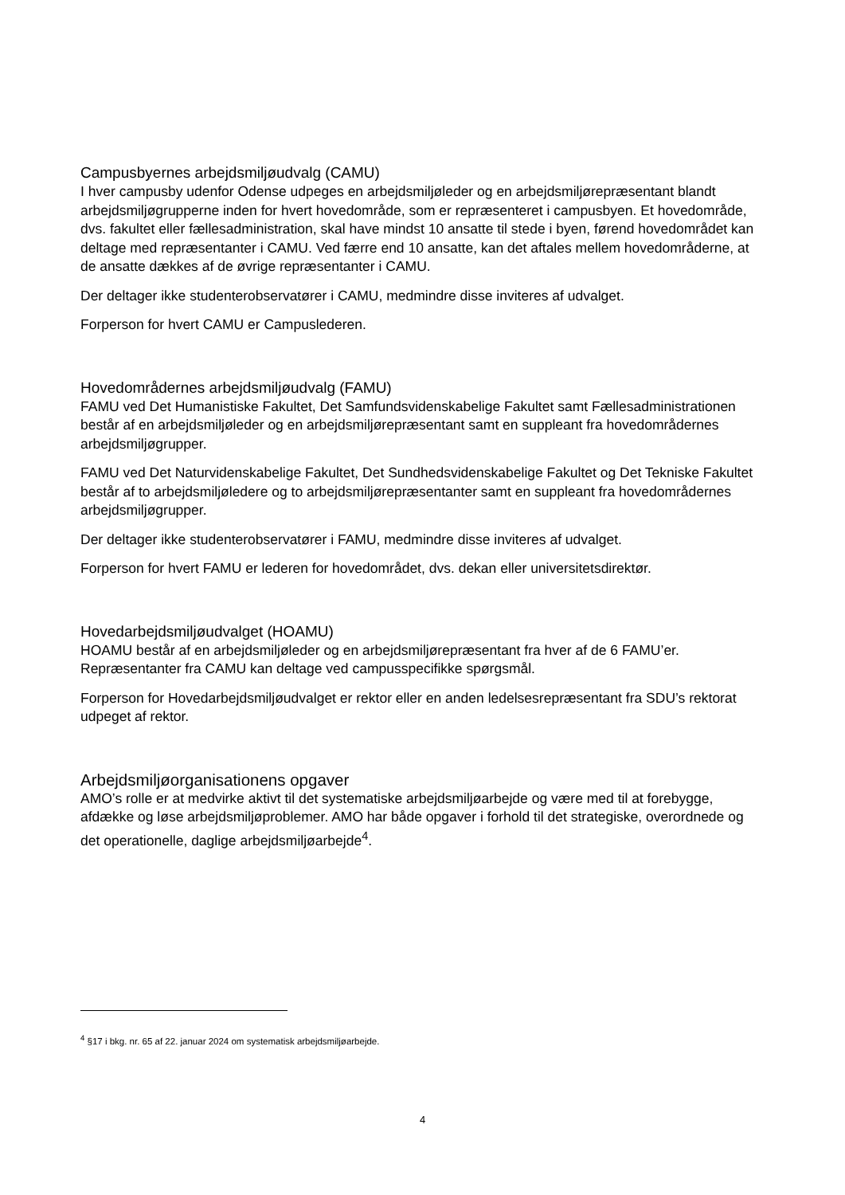Campusbyernes arbejdsmiljøudvalg (CAMU)
I hver campusby udenfor Odense udpeges en arbejdsmiljøleder og en arbejdsmiljørepræsentant blandt arbejdsmiljøgrupperne inden for hvert hovedområde, som er repræsenteret i campusbyen. Et hovedområde, dvs. fakultet eller fællesadministration, skal have mindst 10 ansatte til stede i byen, førend hovedområdet kan deltage med repræsentanter i CAMU. Ved færre end 10 ansatte, kan det aftales mellem hovedområderne, at de ansatte dækkes af de øvrige repræsentanter i CAMU.
Der deltager ikke studenterobservatører i CAMU, medmindre disse inviteres af udvalget.
Forperson for hvert CAMU er Campuslederen.
Hovedområdernes arbejdsmiljøudvalg (FAMU)
FAMU ved Det Humanistiske Fakultet, Det Samfundsvidenskabelige Fakultet samt Fællesadministrationen består af en arbejdsmiljøleder og en arbejdsmiljørepræsentant samt en suppleant fra hovedområdernes arbejdsmiljøgrupper.
FAMU ved Det Naturvidenskabelige Fakultet, Det Sundhedsvidenskabelige Fakultet og Det Tekniske Fakultet består af to arbejdsmiljøledere og to arbejdsmiljørepræsentanter samt en suppleant fra hovedområdernes arbejdsmiljøgrupper.
Der deltager ikke studenterobservatører i FAMU, medmindre disse inviteres af udvalget.
Forperson for hvert FAMU er lederen for hovedområdet, dvs. dekan eller universitetsdirektør.
Hovedarbejdsmiljøudvalget (HOAMU)
HOAMU består af en arbejdsmiljøleder og en arbejdsmiljørepræsentant fra hver af de 6 FAMU’er. Repræsentanter fra CAMU kan deltage ved campusspecifikke spørgsmål.
Forperson for Hovedarbejdsmiljøudvalget er rektor eller en anden ledelsesrepræsentant fra SDU’s rektorat udpeget af rektor.
Arbejdsmiljøorganisationens opgaver
AMO’s rolle er at medvirke aktivt til det systematiske arbejdsmiljøarbejde og være med til at forebygge, afdække og løse arbejdsmiljøproblemer. AMO har både opgaver i forhold til det strategiske, overordnede og det operationelle, daglige arbejdsmiljøarbejde<sup>4</sup>.
<sup>4</sup> §17 i bkg. nr. 65 af 22. januar 2024 om systematisk arbejdsmiljøarbejde.
4